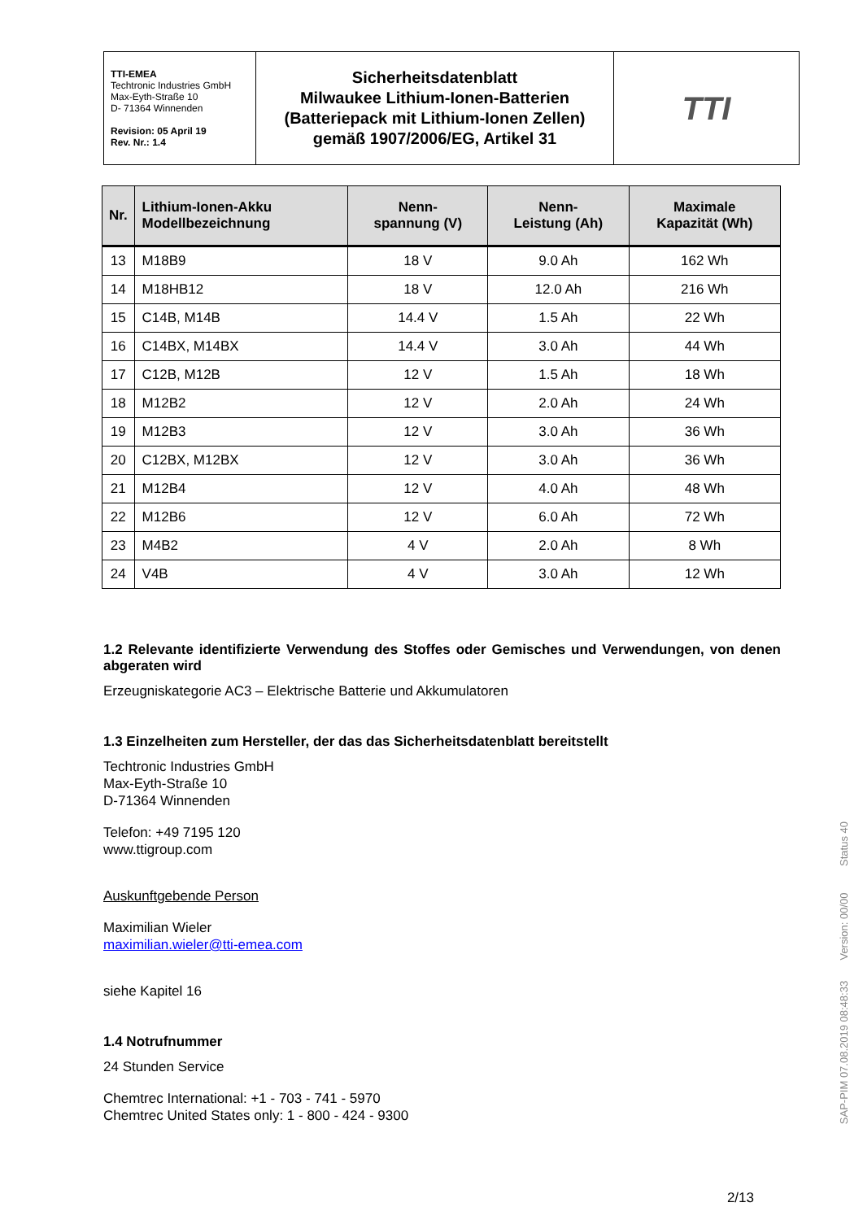| TTI-EMEA Techtronic Industries GmbH Max-Eyth-Straße 10 D- 71364 Winnenden Revision: 05 April 19 Rev. Nr.: 1.4 | Sicherheitsdatenblatt Milwaukee Lithium-Ionen-Batterien (Batteriepack mit Lithium-Ionen Zellen) gemäß 1907/2006/EG, Artikel 31 | TTI |
| Nr. | Lithium-Ionen-Akku Modellbezeichnung | Nenn- spannung (V) | Nenn- Leistung (Ah) | Maximale Kapazität (Wh) |
| --- | --- | --- | --- | --- |
| 13 | M18B9 | 18 V | 9.0 Ah | 162 Wh |
| 14 | M18HB12 | 18 V | 12.0 Ah | 216 Wh |
| 15 | C14B, M14B | 14.4 V | 1.5 Ah | 22 Wh |
| 16 | C14BX, M14BX | 14.4 V | 3.0 Ah | 44 Wh |
| 17 | C12B, M12B | 12 V | 1.5 Ah | 18 Wh |
| 18 | M12B2 | 12 V | 2.0 Ah | 24 Wh |
| 19 | M12B3 | 12 V | 3.0 Ah | 36 Wh |
| 20 | C12BX, M12BX | 12 V | 3.0 Ah | 36 Wh |
| 21 | M12B4 | 12 V | 4.0 Ah | 48 Wh |
| 22 | M12B6 | 12 V | 6.0 Ah | 72 Wh |
| 23 | M4B2 | 4 V | 2.0 Ah | 8 Wh |
| 24 | V4B | 4 V | 3.0 Ah | 12 Wh |
1.2 Relevante identifizierte Verwendung des Stoffes oder Gemisches und Verwendungen, von denen abgeraten wird
Erzeugniskategorie AC3 – Elektrische Batterie und Akkumulatoren
1.3 Einzelheiten zum Hersteller, der das das Sicherheitsdatenblatt bereitstellt
Techtronic Industries GmbH
Max-Eyth-Straße 10
D-71364 Winnenden
Telefon: +49 7195 120
www.ttigroup.com
Auskunftgebende Person
Maximilian Wieler
maximilian.wieler@tti-emea.com
siehe Kapitel 16
1.4 Notrufnummer
24 Stunden Service
Chemtrec International: +1 - 703 - 741 - 5970
Chemtrec United States only: 1 - 800 - 424 - 9300
2/13
SAP-PIM 07.08.2019 08:48:33 Version: 00/00 Status 40